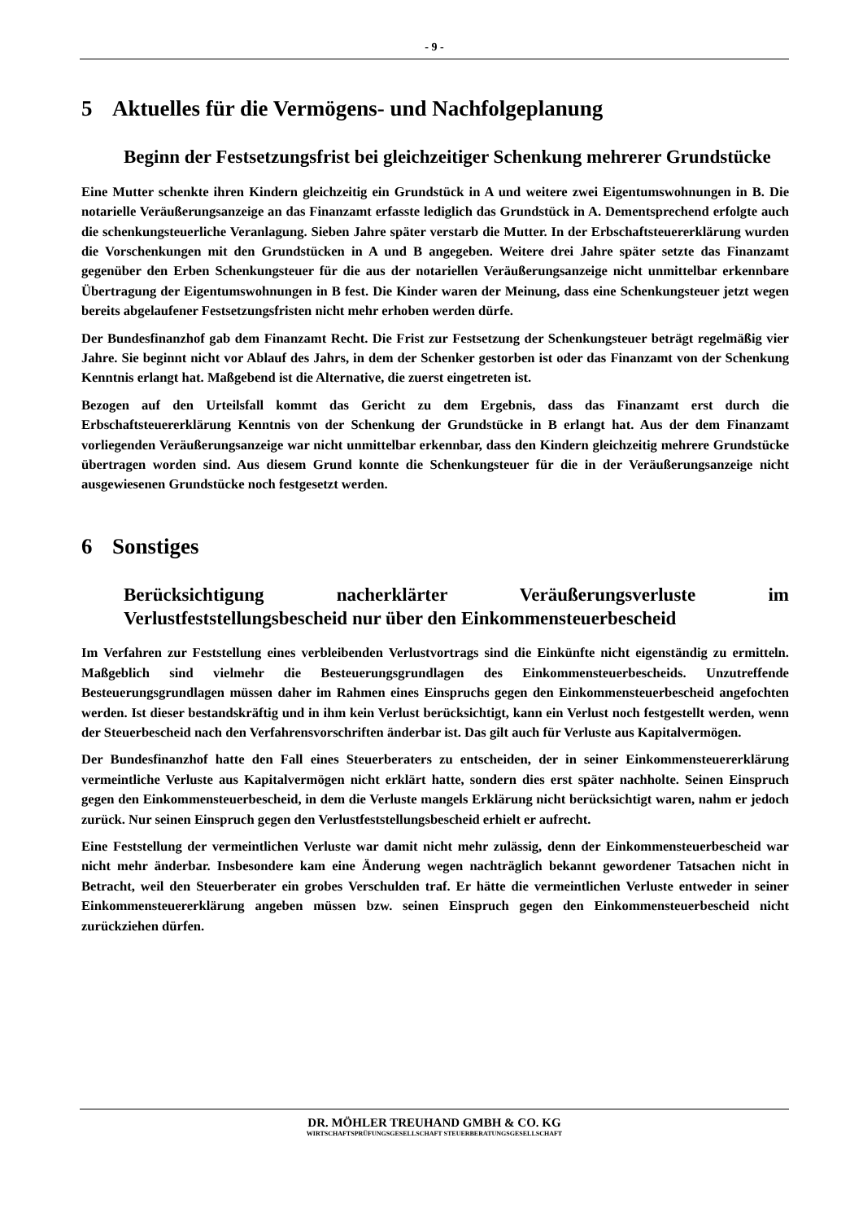- 9 -
5 Aktuelles für die Vermögens- und Nachfolgeplanung
Beginn der Festsetzungsfrist bei gleichzeitiger Schenkung mehrerer Grundstücke
Eine Mutter schenkte ihren Kindern gleichzeitig ein Grundstück in A und weitere zwei Eigentumswohnungen in B. Die notarielle Veräußerungsanzeige an das Finanzamt erfasste lediglich das Grundstück in A. Dementsprechend erfolgte auch die schenkungsteuerliche Veranlagung. Sieben Jahre später verstarb die Mutter. In der Erbschaftsteuererklärung wurden die Vorschenkungen mit den Grundstücken in A und B angegeben. Weitere drei Jahre später setzte das Finanzamt gegenüber den Erben Schenkungsteuer für die aus der notariellen Veräußerungsanzeige nicht unmittelbar erkennbare Übertragung der Eigentumswohnungen in B fest. Die Kinder waren der Meinung, dass eine Schenkungsteuer jetzt wegen bereits abgelaufener Festsetzungsfristen nicht mehr erhoben werden dürfe.
Der Bundesfinanzhof gab dem Finanzamt Recht. Die Frist zur Festsetzung der Schenkungsteuer beträgt regelmäßig vier Jahre. Sie beginnt nicht vor Ablauf des Jahrs, in dem der Schenker gestorben ist oder das Finanzamt von der Schenkung Kenntnis erlangt hat. Maßgebend ist die Alternative, die zuerst eingetreten ist.
Bezogen auf den Urteilsfall kommt das Gericht zu dem Ergebnis, dass das Finanzamt erst durch die Erbschaftsteuererklärung Kenntnis von der Schenkung der Grundstücke in B erlangt hat. Aus der dem Finanzamt vorliegenden Veräußerungsanzeige war nicht unmittelbar erkennbar, dass den Kindern gleichzeitig mehrere Grundstücke übertragen worden sind. Aus diesem Grund konnte die Schenkungsteuer für die in der Veräußerungsanzeige nicht ausgewiesenen Grundstücke noch festgesetzt werden.
6 Sonstiges
Berücksichtigung nacherklärter Veräußerungsverluste im Verlustfeststellungsbescheid nur über den Einkommensteuerbescheid
Im Verfahren zur Feststellung eines verbleibenden Verlustvortrags sind die Einkünfte nicht eigenständig zu ermitteln. Maßgeblich sind vielmehr die Besteuerungsgrundlagen des Einkommensteuerbescheids. Unzutreffende Besteuerungsgrundlagen müssen daher im Rahmen eines Einspruchs gegen den Einkommensteuerbescheid angefochten werden. Ist dieser bestandskräftig und in ihm kein Verlust berücksichtigt, kann ein Verlust noch festgestellt werden, wenn der Steuerbescheid nach den Verfahrensvorschriften änderbar ist. Das gilt auch für Verluste aus Kapitalvermögen.
Der Bundesfinanzhof hatte den Fall eines Steuerberaters zu entscheiden, der in seiner Einkommensteuererklärung vermeintliche Verluste aus Kapitalvermögen nicht erklärt hatte, sondern dies erst später nachholte. Seinen Einspruch gegen den Einkommensteuerbescheid, in dem die Verluste mangels Erklärung nicht berücksichtigt waren, nahm er jedoch zurück. Nur seinen Einspruch gegen den Verlustfeststellungsbescheid erhielt er aufrecht.
Eine Feststellung der vermeintlichen Verluste war damit nicht mehr zulässig, denn der Einkommensteuerbescheid war nicht mehr änderbar. Insbesondere kam eine Änderung wegen nachträglich bekannt gewordener Tatsachen nicht in Betracht, weil den Steuerberater ein grobes Verschulden traf. Er hätte die vermeintlichen Verluste entweder in seiner Einkommensteuererklärung angeben müssen bzw. seinen Einspruch gegen den Einkommensteuerbescheid nicht zurückziehen dürfen.
DR. MÖHLER TREUHAND GMBH & CO. KG
WIRTSCHAFTSPRÜFUNGSGESELLSCHAFT STEUERBERATUNGSGESELLSCHAFT